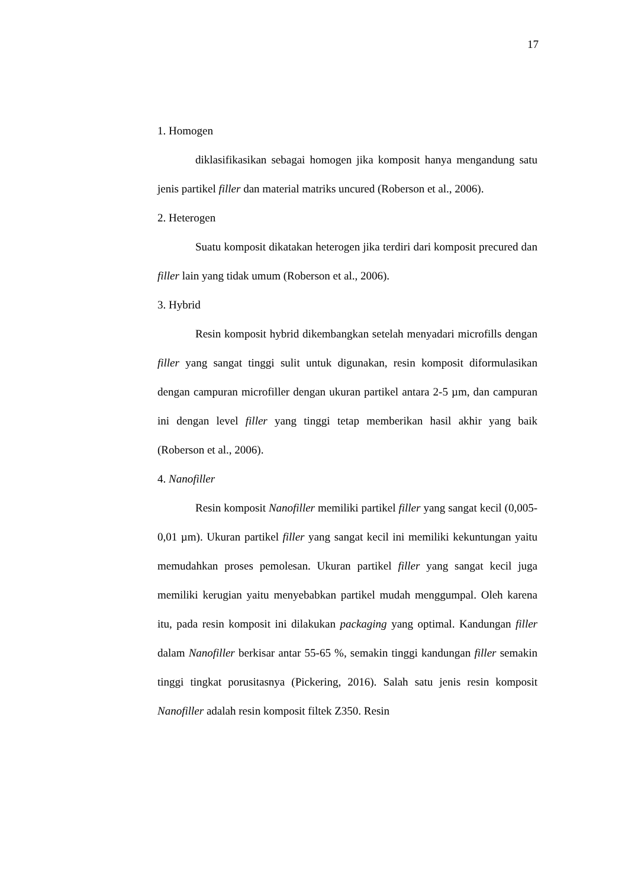17
1. Homogen
diklasifikasikan sebagai homogen jika komposit hanya mengandung satu jenis partikel filler dan material matriks uncured (Roberson et al., 2006).
2. Heterogen
Suatu komposit dikatakan heterogen jika terdiri dari komposit precured dan filler lain yang tidak umum (Roberson et al., 2006).
3. Hybrid
Resin komposit hybrid dikembangkan setelah menyadari microfills dengan filler yang sangat tinggi sulit untuk digunakan, resin komposit diformulasikan dengan campuran microfiller dengan ukuran partikel antara 2-5 µm, dan campuran ini dengan level filler yang tinggi tetap memberikan hasil akhir yang baik (Roberson et al., 2006).
4. Nanofiller
Resin komposit Nanofiller memiliki partikel filler yang sangat kecil (0,005-0,01 µm). Ukuran partikel filler yang sangat kecil ini memiliki kekuntungan yaitu memudahkan proses pemolesan. Ukuran partikel filler yang sangat kecil juga memiliki kerugian yaitu menyebabkan partikel mudah menggumpal. Oleh karena itu, pada resin komposit ini dilakukan packaging yang optimal. Kandungan filler dalam Nanofiller berkisar antar 55-65 %, semakin tinggi kandungan filler semakin tinggi tingkat porusitasnya (Pickering, 2016). Salah satu jenis resin komposit Nanofiller adalah resin komposit filtek Z350. Resin